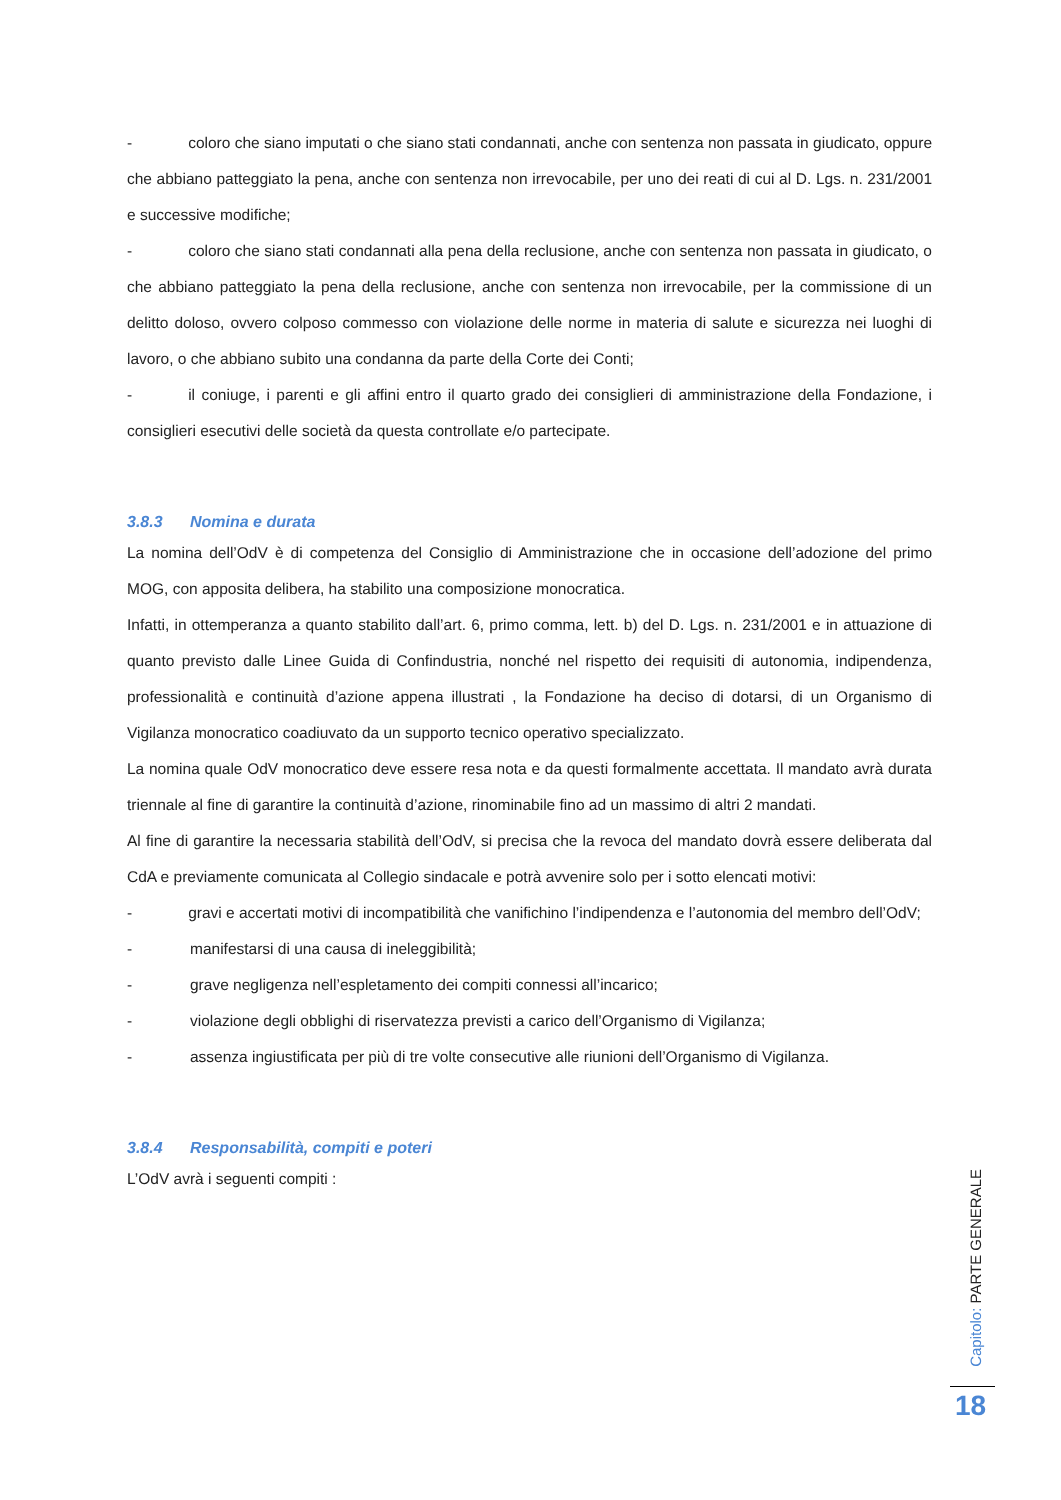- coloro che siano imputati o che siano stati condannati, anche con sentenza non passata in giudicato, oppure che abbiano patteggiato la pena, anche con sentenza non irrevocabile, per uno dei reati di cui al D. Lgs. n. 231/2001 e successive modifiche;
- coloro che siano stati condannati alla pena della reclusione, anche con sentenza non passata in giudicato, o che abbiano patteggiato la pena della reclusione, anche con sentenza non irrevocabile, per la commissione di un delitto doloso, ovvero colposo commesso con violazione delle norme in materia di salute e sicurezza nei luoghi di lavoro, o che abbiano subito una condanna da parte della Corte dei Conti;
- il coniuge, i parenti e gli affini entro il quarto grado dei consiglieri di amministrazione della Fondazione, i consiglieri esecutivi delle società da questa controllate e/o partecipate.
3.8.3 Nomina e durata
La nomina dell’OdV è di competenza del Consiglio di Amministrazione che in occasione dell’adozione del primo MOG, con apposita delibera, ha stabilito una composizione monocratica.
Infatti, in ottemperanza a quanto stabilito dall’art. 6, primo comma, lett. b) del D. Lgs. n. 231/2001 e in attuazione di quanto previsto dalle Linee Guida di Confindustria, nonché nel rispetto dei requisiti di autonomia, indipendenza, professionalità e continuità d’azione appena illustrati , la Fondazione ha deciso di dotarsi, di un Organismo di Vigilanza monocratico coadiuvato da un supporto tecnico operativo specializzato.
La nomina quale OdV monocratico deve essere resa nota e da questi formalmente accettata. Il mandato avrà durata triennale al fine di garantire la continuità d’azione, rinominabile fino ad un massimo di altri 2 mandati.
Al fine di garantire la necessaria stabilità dell’OdV, si precisa che la revoca del mandato dovrà essere deliberata dal CdA e previamente comunicata al Collegio sindacale e potrà avvenire solo per i sotto elencati motivi:
- gravi e accertati motivi di incompatibilità che vanifichino l’indipendenza e l’autonomia del membro dell’OdV;
- manifestarsi di una causa di ineleggibilità;
- grave negligenza nell’espletamento dei compiti connessi all’incarico;
- violazione degli obblighi di riservatezza previsti a carico dell’Organismo di Vigilanza;
- assenza ingiustificata per più di tre volte consecutive alle riunioni dell’Organismo di Vigilanza.
3.8.4 Responsabilità, compiti e poteri
L’OdV avrà i seguenti compiti :
Capitolo: PARTE GENERALE
18